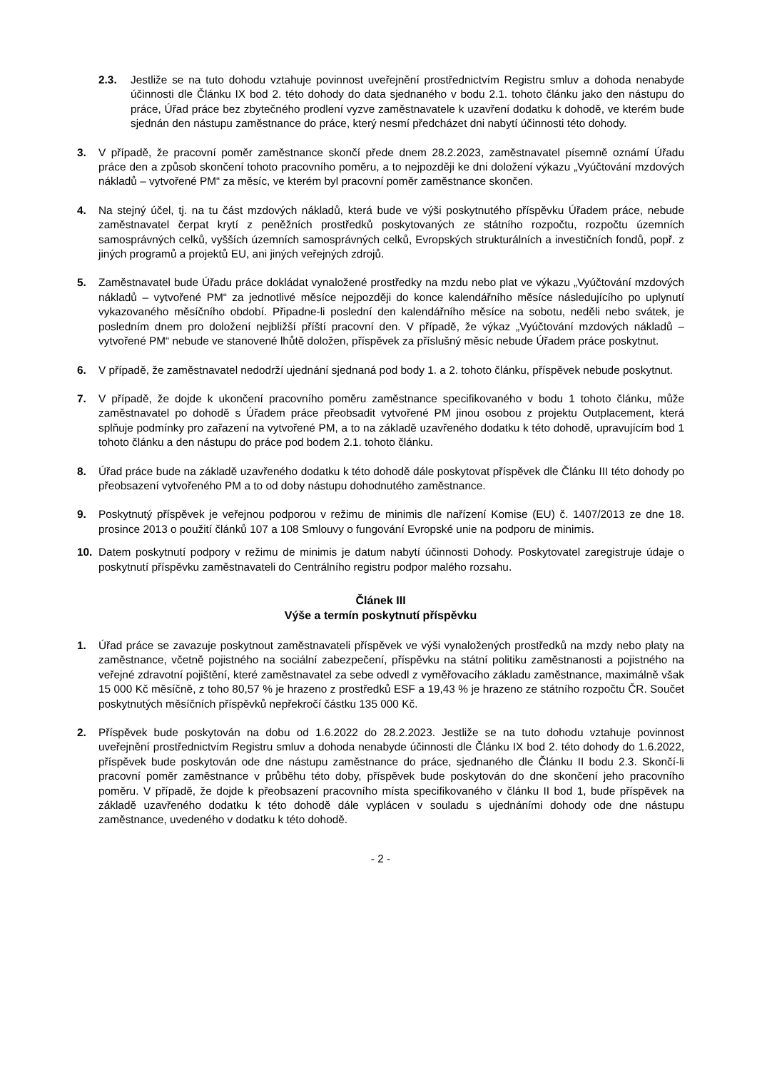2.3. Jestliže se na tuto dohodu vztahuje povinnost uveřejnění prostřednictvím Registru smluv a dohoda nenabyde účinnosti dle Článku IX bod 2. této dohody do data sjednaného v bodu 2.1. tohoto článku jako den nástupu do práce, Úřad práce bez zbytečného prodlení vyzve zaměstnavatele k uzavření dodatku k dohodě, ve kterém bude sjednán den nástupu zaměstnance do práce, který nesmí předcházet dni nabytí účinnosti této dohody.
3. V případě, že pracovní poměr zaměstnance skončí přede dnem 28.2.2023, zaměstnavatel písemně oznámí Úřadu práce den a způsob skončení tohoto pracovního poměru, a to nejpozději ke dni doložení výkazu „Vyúčtování mzdových nákladů – vytvořené PM“ za měsíc, ve kterém byl pracovní poměr zaměstnance skončen.
4. Na stejný účel, tj. na tu část mzdových nákladů, která bude ve výši poskytnutého příspěvku Úřadem práce, nebude zaměstnavatel čerpat krytí z peněžních prostředků poskytovaných ze státního rozpočtu, rozpočtu územních samosprávných celků, vyšších územních samosprávných celků, Evropských strukturálních a investičních fondů, popř. z jiných programů a projektů EU, ani jiných veřejných zdrojů.
5. Zaměstnavatel bude Úřadu práce dokládat vynaložené prostředky na mzdu nebo plat ve výkazu „Vyúčtování mzdových nákladů – vytvořené PM“ za jednotlivé měsíce nejpozději do konce kalendářního měsíce následujícího po uplynutí vykazovaného měsíčního období. Připadne-li poslední den kalendářního měsíce na sobotu, neděli nebo svátek, je posledním dnem pro doložení nejbližší příští pracovní den. V případě, že výkaz „Vyúčtování mzdových nákladů – vytvořené PM“ nebude ve stanovené lhůtě doložen, příspěvek za příslušný měsíc nebude Úřadem práce poskytnut.
6. V případě, že zaměstnavatel nedodrží ujednání sjednaná pod body 1. a 2. tohoto článku, příspěvek nebude poskytnut.
7. V případě, že dojde k ukončení pracovního poměru zaměstnance specifikovaného v bodu 1 tohoto článku, může zaměstnavatel po dohodě s Úřadem práce přeobsadit vytvořené PM jinou osobou z projektu Outplacement, která splňuje podmínky pro zařazení na vytvořené PM, a to na základě uzavřeného dodatku k této dohodě, upravujícím bod 1 tohoto článku a den nástupu do práce pod bodem 2.1. tohoto článku.
8. Úřad práce bude na základě uzavřeného dodatku k této dohodě dále poskytovat příspěvek dle Článku III této dohody po přeobsazení vytvořeného PM a to od doby nástupu dohodnutého zaměstnance.
9. Poskytnutý příspěvek je veřejnou podporou v režimu de minimis dle nařízení Komise (EU) č. 1407/2013 ze dne 18. prosince 2013 o použití článků 107 a 108 Smlouvy o fungování Evropské unie na podporu de minimis.
10. Datem poskytnutí podpory v režimu de minimis je datum nabytí účinnosti Dohody. Poskytovatel zaregistruje údaje o poskytnutí příspěvku zaměstnavateli do Centrálního registru podpor malého rozsahu.
Článek III
Výše a termín poskytnutí příspěvku
1. Úřad práce se zavazuje poskytnout zaměstnavateli příspěvek ve výši vynaložených prostředků na mzdy nebo platy na zaměstnance, včetně pojistného na sociální zabezpečení, příspěvku na státní politiku zaměstnanosti a pojistného na veřejné zdravotní pojištění, které zaměstnavatel za sebe odvedl z vyměřovacího základu zaměstnance, maximálně však 15 000 Kč měsíčně, z toho 80,57 % je hrazeno z prostředků ESF a 19,43 % je hrazeno ze státního rozpočtu ČR. Součet poskytnutých měsíčních příspěvků nepřekročí částku 135 000 Kč.
2. Příspěvek bude poskytován na dobu od 1.6.2022 do 28.2.2023. Jestliže se na tuto dohodu vztahuje povinnost uveřejnění prostřednictvím Registru smluv a dohoda nenabyde účinnosti dle Článku IX bod 2. této dohody do 1.6.2022, příspěvek bude poskytován ode dne nástupu zaměstnance do práce, sjednaného dle Článku II bodu 2.3. Skončí-li pracovní poměr zaměstnance v průběhu této doby, příspěvek bude poskytován do dne skončení jeho pracovního poměru. V případě, že dojde k přeobsazení pracovního místa specifikovaného v článku II bod 1, bude příspěvek na základě uzavřeného dodatku k této dohodě dále vyplácen v souladu s ujednáními dohody ode dne nástupu zaměstnance, uvedeného v dodatku k této dohodě.
- 2 -